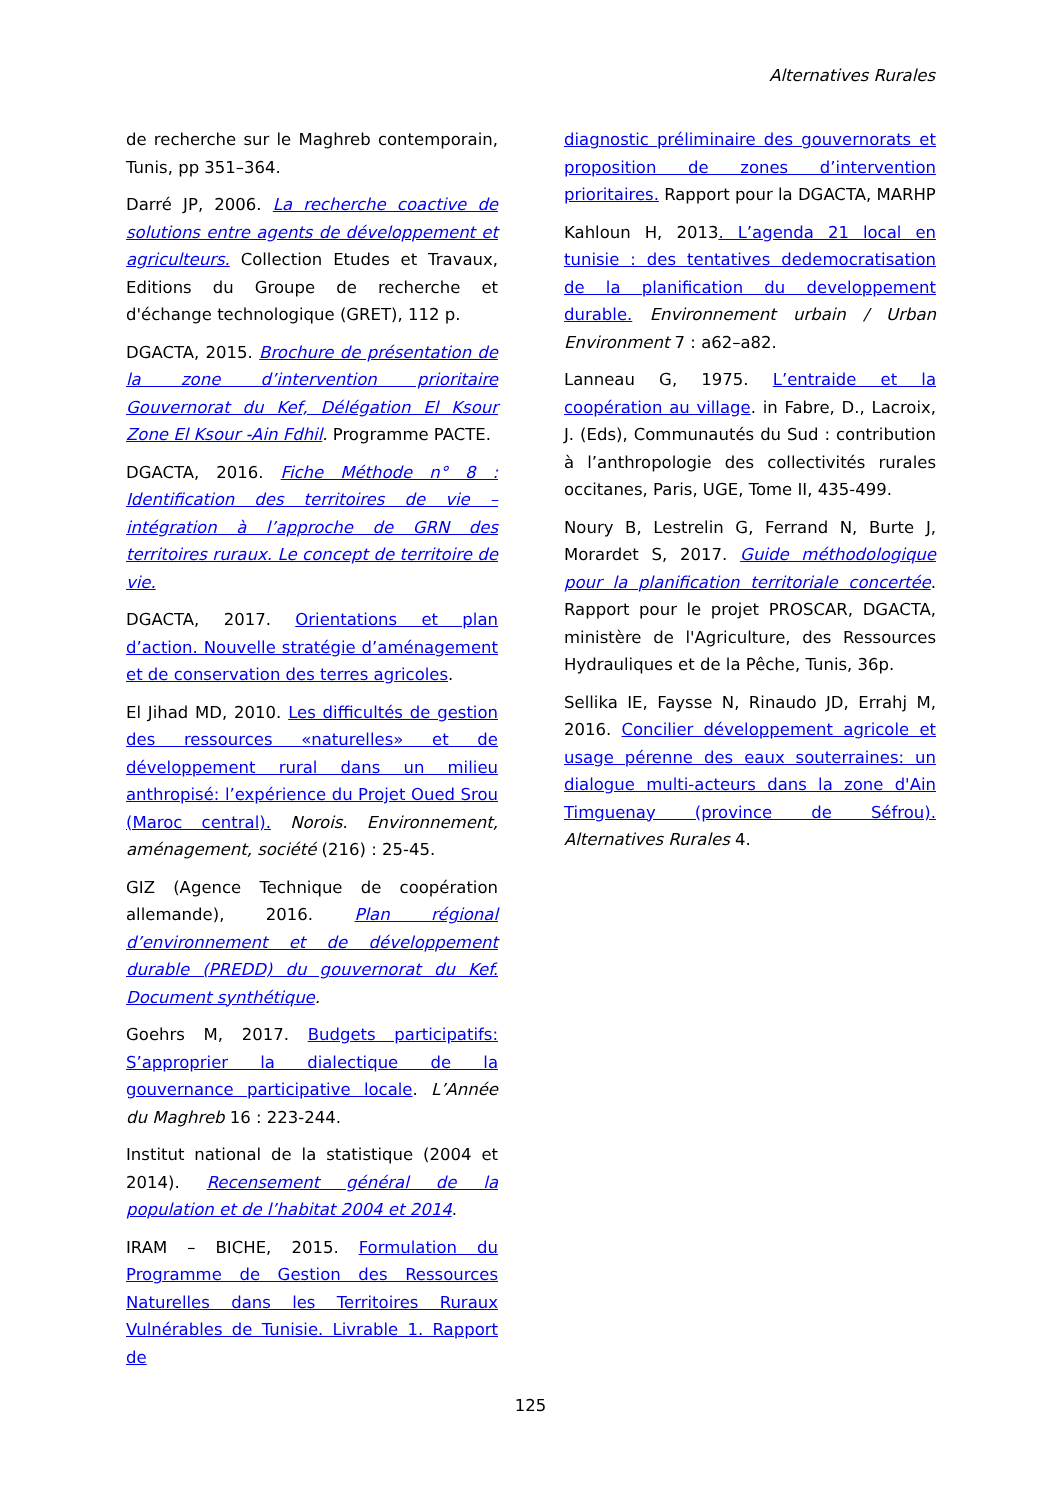Alternatives Rurales
de recherche sur le Maghreb contemporain, Tunis, pp 351–364.
Darré JP, 2006. La recherche coactive de solutions entre agents de développement et agriculteurs. Collection Etudes et Travaux, Editions du Groupe de recherche et d'échange technologique (GRET), 112 p.
DGACTA, 2015. Brochure de présentation de la zone d’intervention prioritaire Gouvernorat du Kef, Délégation El Ksour Zone El Ksour -Ain Fdhil. Programme PACTE.
DGACTA, 2016. Fiche Méthode n° 8 : Identification des territoires de vie – intégration à l’approche de GRN des territoires ruraux. Le concept de territoire de vie.
DGACTA, 2017. Orientations et plan d’action. Nouvelle stratégie d’aménagement et de conservation des terres agricoles.
El Jihad MD, 2010. Les difficultés de gestion des ressources «naturelles» et de développement rural dans un milieu anthropisé: l’expérience du Projet Oued Srou (Maroc central). Norois. Environnement, aménagement, société (216) : 25-45.
GIZ (Agence Technique de coopération allemande), 2016. Plan régional d’environnement et de développement durable (PREDD) du gouvernorat du Kef. Document synthétique.
Goehrs M, 2017. Budgets participatifs: S’approprier la dialectique de la gouvernance participative locale. L’Année du Maghreb 16 : 223-244.
Institut national de la statistique (2004 et 2014). Recensement général de la population et de l’habitat 2004 et 2014.
IRAM – BICHE, 2015. Formulation du Programme de Gestion des Ressources Naturelles dans les Territoires Ruraux Vulnérables de Tunisie. Livrable 1. Rapport de
diagnostic préliminaire des gouvernorats et proposition de zones d’intervention prioritaires. Rapport pour la DGACTA, MARHP
Kahloun H, 2013. L’agenda 21 local en tunisie : des tentatives dedemocratisation de la planification du developpement durable. Environnement urbain / Urban Environment 7 : a62–a82.
Lanneau G, 1975. L’entraide et la coopération au village. in Fabre, D., Lacroix, J. (Eds), Communautés du Sud : contribution à l’anthropologie des collectivités rurales occitanes, Paris, UGE, Tome II, 435-499.
Noury B, Lestrelin G, Ferrand N, Burte J, Morardet S, 2017. Guide méthodologique pour la planification territoriale concertée. Rapport pour le projet PROSCAR, DGACTA, ministère de l'Agriculture, des Ressources Hydrauliques et de la Pêche, Tunis, 36p.
Sellika IE, Faysse N, Rinaudo JD, Errahj M, 2016. Concilier développement agricole et usage pérenne des eaux souterraines: un dialogue multi-acteurs dans la zone d'Ain Timguenay (province de Séfrou). Alternatives Rurales 4.
125